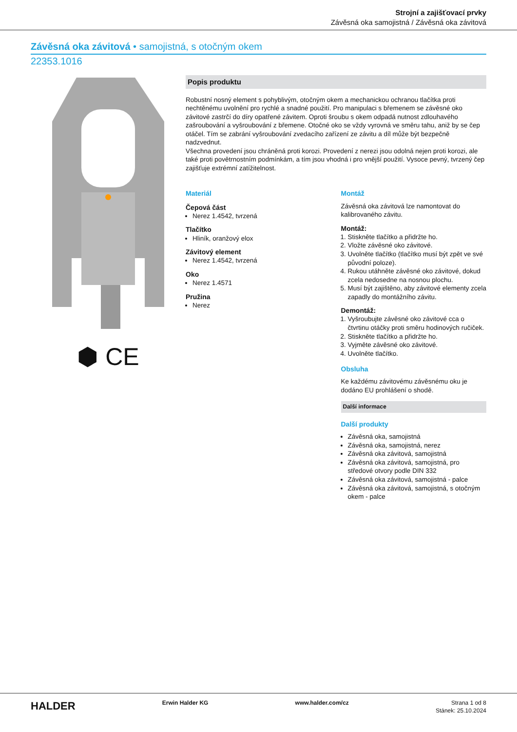Strojní a zajišťovací prvky
Závěsná oka samojistná / Závěsná oka závitová
Závěsná oka závitová • samojistná, s otočným okem
22353.1016
⬢ CE
Popis produktu
Robustní nosný element s pohyblivým, otočným okem a mechanickou ochranou tlačítka proti nechtěnému uvolnění pro rychlé a snadné použití. Pro manipulaci s břemenem se závěsné oko závitové zastrčí do díry opatřené závitem. Oproti šroubu s okem odpadá nutnost zdlouhavého zašroubování a vyšroubování z břemene. Otočné oko se vždy vyrovná ve směru tahu, aniž by se čep otáčel. Tím se zabrání vyšroubování zvedacího zařízení ze závitu a díl může být bezpečně nadzvednut.
Všechna provedení jsou chráněná proti korozi. Provedení z nerezi jsou odolná nejen proti korozi, ale také proti povětrnostním podmínkám, a tím jsou vhodná i pro vnější použití. Vysoce pevný, tvrzený čep zajišťuje extrémní zatížitelnost.
Materiál
Čepová část
Nerez 1.4542, tvrzená
Tlačítko
Hliník, oranžový elox
Závitový element
Nerez 1.4542, tvrzená
Oko
Nerez 1.4571
Pružina
Nerez
Montáž
Závěsná oka závitová lze namontovat do kalibrovaného závitu.
Montáž:
1. Stiskněte tlačítko a přidržte ho.
2. Vložte závěsné oko závitové.
3. Uvolněte tlačítko (tlačítko musí být zpět ve své původní poloze).
4. Rukou utáhněte závěsné oko závitové, dokud zcela nedosedne na nosnou plochu.
5. Musí být zajištěno, aby závitové elementy zcela zapadly do montážního závitu.
Demontáž:
1. Vyšroubujte závěsné oko závitové cca o čtvrtinu otáčky proti směru hodinových ručiček.
2. Stiskněte tlačítko a přidržte ho.
3. Vyjměte závěsné oko závitové.
4. Uvolněte tlačítko.
Obsluha
Ke každému závitovému závěsnému oku je dodáno EU prohlášení o shodě.
Další informace
Další produkty
Závěsná oka, samojistná
Závěsná oka, samojistná, nerez
Závěsná oka závitová, samojistná
Závěsná oka závitová, samojistná, pro středové otvory podle DIN 332
Závěsná oka závitová, samojistná - palce
Závěsná oka závitová, samojistná, s otočným okem - palce
HALDER Erwin Halder KG www.halder.com/cz Strana 1 od 8
Stánek: 25.10.2024